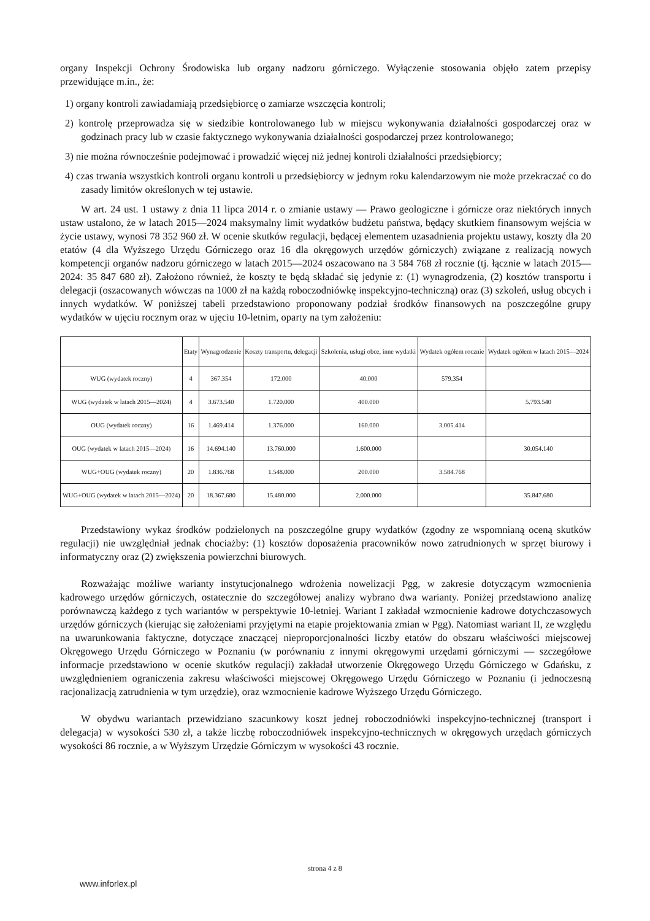organy Inspekcji Ochrony Środowiska lub organy nadzoru górniczego. Wyłączenie stosowania objęło zatem przepisy przewidujące m.in., że:
1) organy kontroli zawiadamiają przedsiębiorcę o zamiarze wszczęcia kontroli;
2) kontrolę przeprowadza się w siedzibie kontrolowanego lub w miejscu wykonywania działalności gospodarczej oraz w godzinach pracy lub w czasie faktycznego wykonywania działalności gospodarczej przez kontrolowanego;
3) nie można równocześnie podejmować i prowadzić więcej niż jednej kontroli działalności przedsiębiorcy;
4) czas trwania wszystkich kontroli organu kontroli u przedsiębiorcy w jednym roku kalendarzowym nie może przekraczać co do zasady limitów określonych w tej ustawie.
W art. 24 ust. 1 ustawy z dnia 11 lipca 2014 r. o zmianie ustawy — Prawo geologiczne i górnicze oraz niektórych innych ustaw ustalono, że w latach 2015—2024 maksymalny limit wydatków budżetu państwa, będący skutkiem finansowym wejścia w życie ustawy, wynosi 78 352 960 zł. W ocenie skutków regulacji, będącej elementem uzasadnienia projektu ustawy, koszty dla 20 etatów (4 dla Wyższego Urzędu Górniczego oraz 16 dla okręgowych urzędów górniczych) związane z realizacją nowych kompetencji organów nadzoru górniczego w latach 2015—2024 oszacowano na 3 584 768 zł rocznie (tj. łącznie w latach 2015—2024: 35 847 680 zł). Założono również, że koszty te będą składać się jedynie z: (1) wynagrodzenia, (2) kosztów transportu i delegacji (oszacowanych wówczas na 1000 zł na każdą roboczodniówkę inspekcyjno-techniczną) oraz (3) szkoleń, usług obcych i innych wydatków. W poniższej tabeli przedstawiono proponowany podział środków finansowych na poszczególne grupy wydatków w ujęciu rocznym oraz w ujęciu 10-letnim, oparty na tym założeniu:
| | Etaty | Wynagrodzenie | Koszty transportu, delegacji | Szkolenia, usługi obce, inne wydatki | Wydatek ogółem rocznie | Wydatek ogółem w latach 2015—2024 |
| --- | --- | --- | --- | --- | --- | --- |
| WUG (wydatek roczny) | 4 | 367.354 | 172.000 | 40.000 | 579.354 | |
| WUG (wydatek w latach 2015—2024) | 4 | 3.673.540 | 1.720.000 | 400.000 | | 5.793.540 |
| OUG (wydatek roczny) | 16 | 1.469.414 | 1.376.000 | 160.000 | 3.005.414 | |
| OUG (wydatek w latach 2015—2024) | 16 | 14.694.140 | 13.760.000 | 1.600.000 | | 30.054.140 |
| WUG+OUG (wydatek roczny) | 20 | 1.836.768 | 1.548.000 | 200.000 | 3.584.768 | |
| WUG+OUG (wydatek w latach 2015—2024) | 20 | 18.367.680 | 15.480.000 | 2.000.000 | | 35.847.680 |
Przedstawiony wykaz środków podzielonych na poszczególne grupy wydatków (zgodny ze wspomnianą oceną skutków regulacji) nie uwzględniał jednak chociażby: (1) kosztów doposażenia pracowników nowo zatrudnionych w sprzęt biurowy i informatyczny oraz (2) zwiększenia powierzchni biurowych.
Rozważając możliwe warianty instytucjonalnego wdrożenia nowelizacji Pgg, w zakresie dotyczącym wzmocnienia kadrowego urzędów górniczych, ostatecznie do szczegółowej analizy wybrano dwa warianty. Poniżej przedstawiono analizę porównawczą każdego z tych wariantów w perspektywie 10-letniej. Wariant I zakładał wzmocnienie kadrowe dotychczasowych urzędów górniczych (kierując się założeniami przyjętymi na etapie projektowania zmian w Pgg). Natomiast wariant II, ze względu na uwarunkowania faktyczne, dotyczące znaczącej nieproporcjonalności liczby etatów do obszaru właściwości miejscowej Okręgowego Urzędu Górniczego w Poznaniu (w porównaniu z innymi okręgowymi urzędami górniczymi — szczegółowe informacje przedstawiono w ocenie skutków regulacji) zakładał utworzenie Okręgowego Urzędu Górniczego w Gdańsku, z uwzględnieniem ograniczenia zakresu właściwości miejscowej Okręgowego Urzędu Górniczego w Poznaniu (i jednoczesną racjonalizacją zatrudnienia w tym urzędzie), oraz wzmocnienie kadrowe Wyższego Urzędu Górniczego.
W obydwu wariantach przewidziano szacunkowy koszt jednej roboczodniówki inspekcyjno-technicznej (transport i delegacja) w wysokości 530 zł, a także liczbę roboczodniówek inspekcyjno-technicznych w okręgowych urzędach górniczych wysokości 86 rocznie, a w Wyższym Urzędzie Górniczym w wysokości 43 rocznie.
strona 4 z 8
www.inforlex.pl